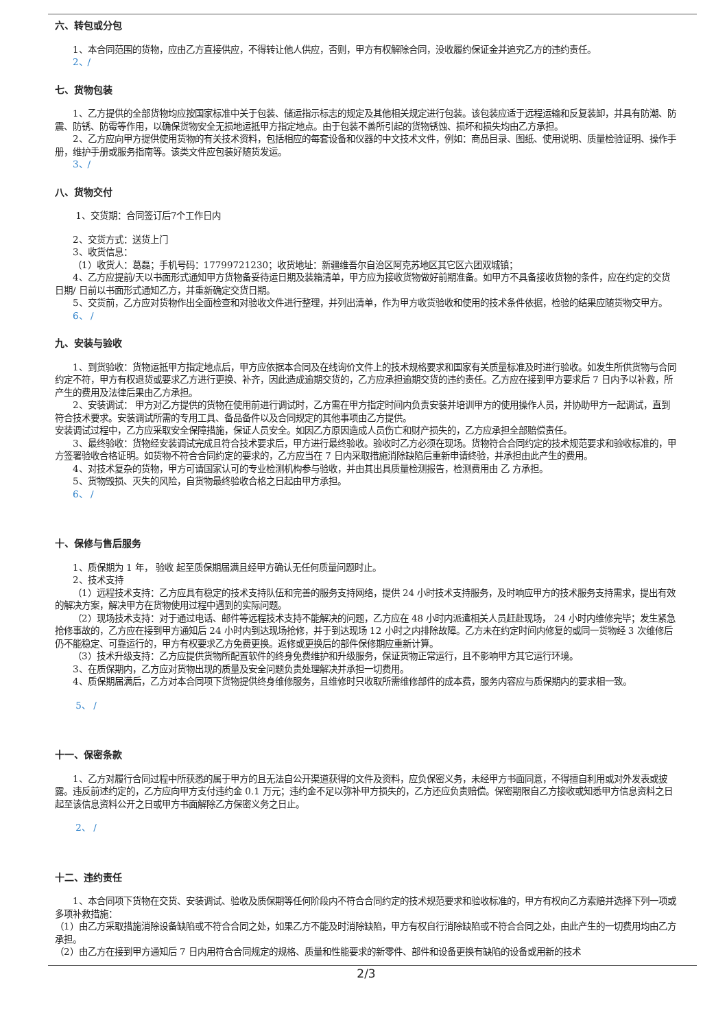六、转包或分包
1、本合同范围的货物，应由乙方直接供应，不得转让他人供应，否则，甲方有权解除合同，没收履约保证金并追究乙方的违约责任。
2、/
七、货物包装
1、乙方提供的全部货物均应按国家标准中关于包装、储运指示标志的规定及其他相关规定进行包装。该包装应适于远程运输和反复装卸，并具有防潮、防震、防锈、防霉等作用，以确保货物安全无损地运抵甲方指定地点。由于包装不善所引起的货物锈蚀、损坏和损失均由乙方承担。
2、乙方应向甲方提供使用货物的有关技术资料，包括相应的每套设备和仪器的中文技术文件，例如：商品目录、图纸、使用说明、质量检验证明、操作手册，维护手册或服务指南等。该类文件应包装好随货发运。
3、/
八、货物交付
1、交货期：合同签订后7个工作日内
2、交货方式：送货上门
3、收货信息：
（1）收货人：葛磊；手机号码：17799721230；收货地址：新疆维吾尔自治区阿克苏地区其它区六团双城镇；
4、乙方应提前/天以书面形式通知甲方货物备妥待运日期及装箱清单，甲方应为接收货物做好前期准备。如甲方不具备接收货物的条件，应在约定的交货日期/ 日前以书面形式通知乙方，并重新确定交货日期。
5、交货前，乙方应对货物作出全面检查和对验收文件进行整理，并列出清单，作为甲方收货验收和使用的技术条件依据，检验的结果应随货物交甲方。
6、 /
九、安装与验收
1、到货验收：货物运抵甲方指定地点后，甲方应依据本合同及在线询价文件上的技术规格要求和国家有关质量标准及时进行验收。如发生所供货物与合同约定不符，甲方有权退货或要求乙方进行更换、补齐，因此造成逾期交货的，乙方应承担逾期交货的违约责任。乙方应在接到甲方要求后 7 日内予以补救，所产生的费用及法律后果由乙方承担。
2、安装调试： 甲方对乙方提供的货物在使用前进行调试时，乙方需在甲方指定时间内负责安装并培训甲方的使用操作人员，并协助甲方一起调试，直到符合技术要求。安装调试所需的专用工具、备品备件以及合同规定的其他事项由乙方提供。
安装调试过程中，乙方应采取安全保障措施，保证人员安全。如因乙方原因造成人员伤亡和财产损失的，乙方应承担全部赔偿责任。
3、最终验收：货物经安装调试完成且符合技术要求后，甲方进行最终验收。验收时乙方必须在现场。货物符合合同约定的技术规范要求和验收标准的，甲方签署验收合格证明。如货物不符合合同约定的要求的，乙方应当在 7 日内采取措施消除缺陷后重新申请终验，并承担由此产生的费用。
4、对技术复杂的货物，甲方可请国家认可的专业检测机构参与验收，并由其出具质量检测报告，检测费用由 乙 方承担。
5、货物毁损、灭失的风险，自货物最终验收合格之日起由甲方承担。
6、 /
十、保修与售后服务
1、质保期为 1 年， 验收 起至质保期届满且经甲方确认无任何质量问题时止。
2、技术支持
（1）远程技术支持：乙方应具有稳定的技术支持队伍和完善的服务支持网络，提供 24 小时技术支持服务，及时响应甲方的技术服务支持需求，提出有效的解决方案，解决甲方在货物使用过程中遇到的实际问题。
（2）现场技术支持：对于通过电话、邮件等远程技术支持不能解决的问题，乙方应在 48 小时内派遣相关人员赶赴现场， 24 小时内维修完毕；发生紧急抢修事故的，乙方应在接到甲方通知后 24 小时内到达现场抢修，并于到达现场 12 小时之内排除故障。乙方未在约定时间内修复的或同一货物经 3 次维修后仍不能稳定、可靠运行的，甲方有权要求乙方免费更换。返修或更换后的部件保修期应重新计算。
（3）技术升级支持：乙方应提供货物所配置软件的终身免费维护和升级服务，保证货物正常运行，且不影响甲方其它运行环境。
3、在质保期内，乙方应对货物出现的质量及安全问题负责处理解决并承担一切费用。
4、质保期届满后，乙方对本合同项下货物提供终身维修服务，且维修时只收取所需维修部件的成本费，服务内容应与质保期内的要求相一致。
5、 /
十一、保密条款
1、乙方对履行合同过程中所获悉的属于甲方的且无法自公开渠道获得的文件及资料，应负保密义务，未经甲方书面同意，不得擅自利用或对外发表或披露。违反前述约定的，乙方应向甲方支付违约金 0.1 万元；违约金不足以弥补甲方损失的，乙方还应负责赔偿。保密期限自乙方接收或知悉甲方信息资料之日起至该信息资料公开之日或甲方书面解除乙方保密义务之日止。
2、 /
十二、违约责任
1、本合同项下货物在交货、安装调试、验收及质保期等任何阶段内不符合合同约定的技术规范要求和验收标准的，甲方有权向乙方索赔并选择下列一项或多项补救措施：
（1）由乙方采取措施消除设备缺陷或不符合合同之处，如果乙方不能及时消除缺陷，甲方有权自行消除缺陷或不符合合同之处，由此产生的一切费用均由乙方承担。
（2）由乙方在接到甲方通知后 7 日内用符合合同规定的规格、质量和性能要求的新零件、部件和设备更换有缺陷的设备或用新的技术
2/3